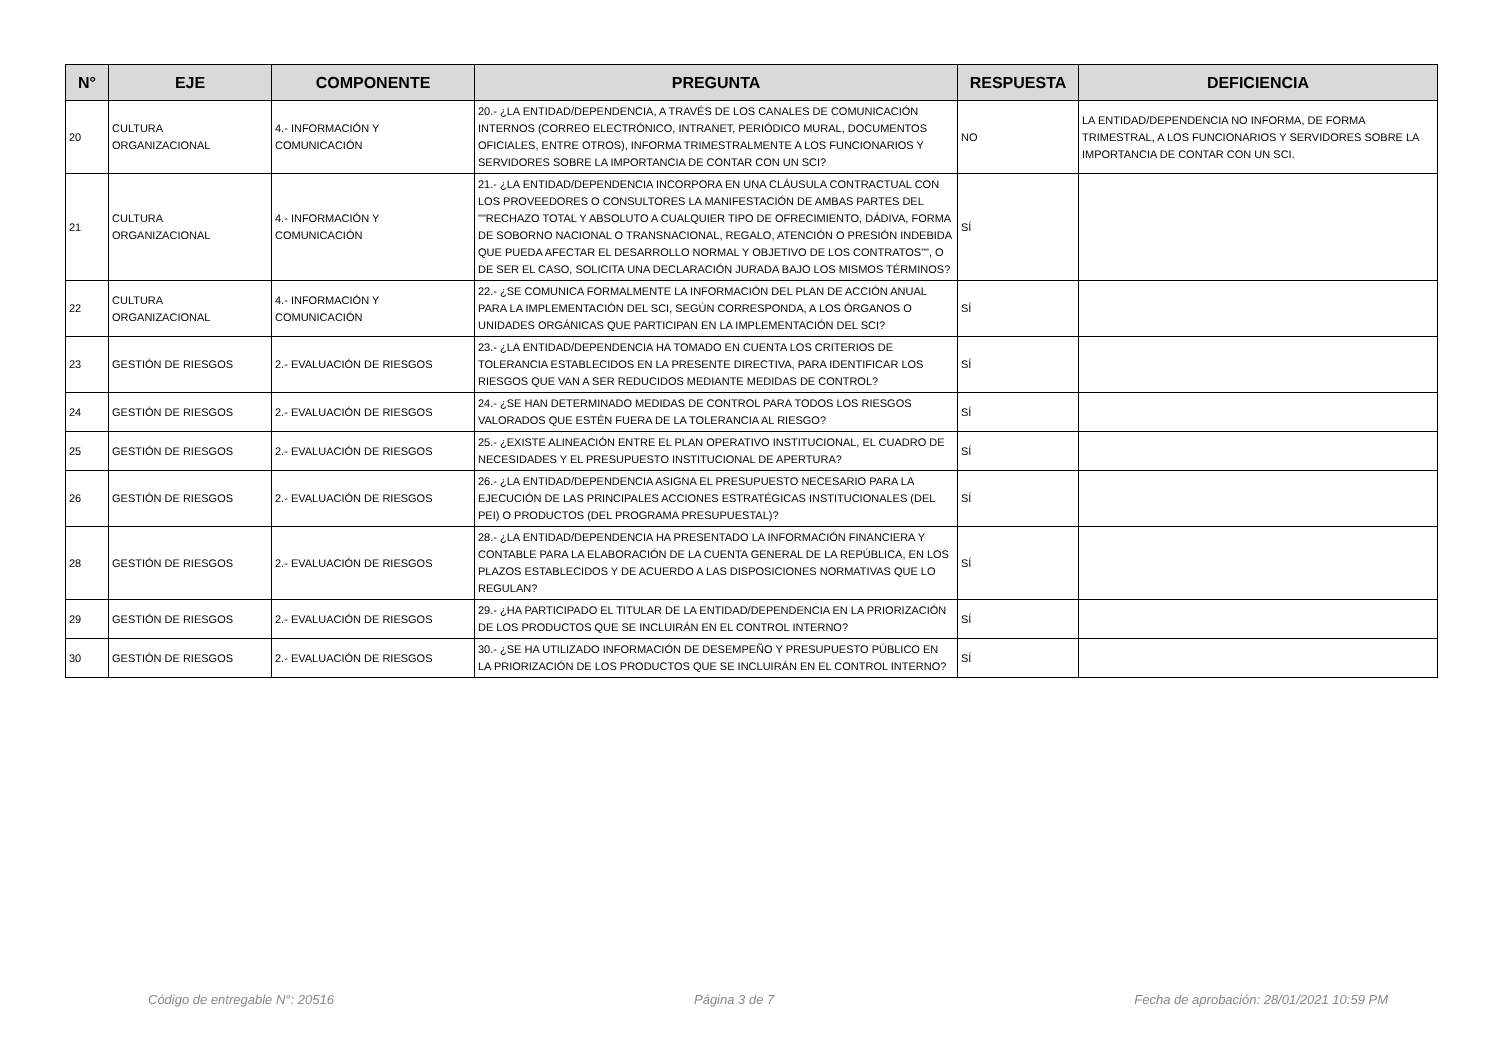| N° | EJE | COMPONENTE | PREGUNTA | RESPUESTA | DEFICIENCIA |
| --- | --- | --- | --- | --- | --- |
| 20 | CULTURA ORGANIZACIONAL | 4.- INFORMACIÓN Y COMUNICACIÓN | 20.- ¿LA ENTIDAD/DEPENDENCIA, A TRAVÉS DE LOS CANALES DE COMUNICACIÓN INTERNOS (CORREO ELECTRÓNICO, INTRANET, PERIÓDICO MURAL, DOCUMENTOS OFICIALES, ENTRE OTROS), INFORMA TRIMESTRALMENTE A LOS FUNCIONARIOS Y SERVIDORES SOBRE LA IMPORTANCIA DE CONTAR CON UN SCI? | NO | LA ENTIDAD/DEPENDENCIA NO INFORMA, DE FORMA TRIMESTRAL, A LOS FUNCIONARIOS Y SERVIDORES SOBRE LA IMPORTANCIA DE CONTAR CON UN SCI. |
| 21 | CULTURA ORGANIZACIONAL | 4.- INFORMACIÓN Y COMUNICACIÓN | 21.- ¿LA ENTIDAD/DEPENDENCIA INCORPORA EN UNA CLÁUSULA CONTRACTUAL CON LOS PROVEEDORES O CONSULTORES LA MANIFESTACIÓN DE AMBAS PARTES DEL ""RECHAZO TOTAL Y ABSOLUTO A CUALQUIER TIPO DE OFRECIMIENTO, DÁDIVA, FORMA DE SOBORNO NACIONAL O TRANSNACIONAL, REGALO, ATENCIÓN O PRESIÓN INDEBIDA QUE PUEDA AFECTAR EL DESARROLLO NORMAL Y OBJETIVO DE LOS CONTRATOS"", O DE SER EL CASO, SOLICITA UNA DECLARACIÓN JURADA BAJO LOS MISMOS TÉRMINOS? | SÍ | |
| 22 | CULTURA ORGANIZACIONAL | 4.- INFORMACIÓN Y COMUNICACIÓN | 22.- ¿SE COMUNICA FORMALMENTE LA INFORMACIÓN DEL PLAN DE ACCIÓN ANUAL PARA LA IMPLEMENTACIÓN DEL SCI, SEGÚN CORRESPONDA, A LOS ÓRGANOS O UNIDADES ORGÁNICAS QUE PARTICIPAN EN LA IMPLEMENTACIÓN DEL SCI? | SÍ | |
| 23 | GESTIÓN DE RIESGOS | 2.- EVALUACIÓN DE RIESGOS | 23.- ¿LA ENTIDAD/DEPENDENCIA HA TOMADO EN CUENTA LOS CRITERIOS DE TOLERANCIA ESTABLECIDOS EN LA PRESENTE DIRECTIVA, PARA IDENTIFICAR LOS RIESGOS QUE VAN A SER REDUCIDOS MEDIANTE MEDIDAS DE CONTROL? | SÍ | |
| 24 | GESTIÓN DE RIESGOS | 2.- EVALUACIÓN DE RIESGOS | 24.- ¿SE HAN DETERMINADO MEDIDAS DE CONTROL PARA TODOS LOS RIESGOS VALORADOS QUE ESTÉN FUERA DE LA TOLERANCIA AL RIESGO? | SÍ | |
| 25 | GESTIÓN DE RIESGOS | 2.- EVALUACIÓN DE RIESGOS | 25.- ¿EXISTE ALINEACIÓN ENTRE EL PLAN OPERATIVO INSTITUCIONAL, EL CUADRO DE NECESIDADES Y EL PRESUPUESTO INSTITUCIONAL DE APERTURA? | SÍ | |
| 26 | GESTIÓN DE RIESGOS | 2.- EVALUACIÓN DE RIESGOS | 26.- ¿LA ENTIDAD/DEPENDENCIA ASIGNA EL PRESUPUESTO NECESARIO PARA LA EJECUCIÓN DE LAS PRINCIPALES ACCIONES ESTRATÉGICAS INSTITUCIONALES (DEL PEI) O PRODUCTOS (DEL PROGRAMA PRESUPUESTAL)? | SÍ | |
| 28 | GESTIÓN DE RIESGOS | 2.- EVALUACIÓN DE RIESGOS | 28.- ¿LA ENTIDAD/DEPENDENCIA HA PRESENTADO LA INFORMACIÓN FINANCIERA Y CONTABLE PARA LA ELABORACIÓN DE LA CUENTA GENERAL DE LA REPÚBLICA, EN LOS PLAZOS ESTABLECIDOS Y DE ACUERDO A LAS DISPOSICIONES NORMATIVAS QUE LO REGULAN? | SÍ | |
| 29 | GESTIÓN DE RIESGOS | 2.- EVALUACIÓN DE RIESGOS | 29.- ¿HA PARTICIPADO EL TITULAR DE LA ENTIDAD/DEPENDENCIA EN LA PRIORIZACIÓN DE LOS PRODUCTOS QUE SE INCLUIRÁN EN EL CONTROL INTERNO? | SÍ | |
| 30 | GESTIÓN DE RIESGOS | 2.- EVALUACIÓN DE RIESGOS | 30.- ¿SE HA UTILIZADO INFORMACIÓN DE DESEMPEÑO Y PRESUPUESTO PÚBLICO EN LA PRIORIZACIÓN DE LOS PRODUCTOS QUE SE INCLUIRÁN EN EL CONTROL INTERNO? | SÍ | |
Código de entregable N°: 20516 Página 3 de 7 Fecha de aprobación: 28/01/2021 10:59 PM